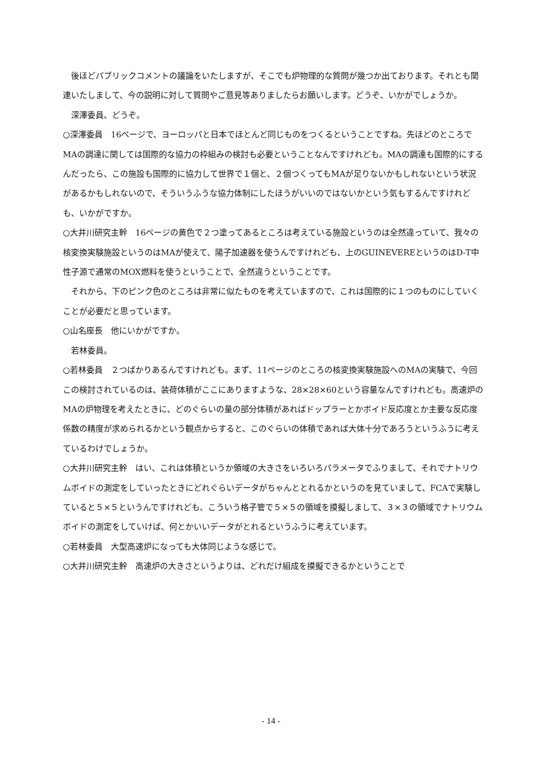後ほどパブリックコメントの議論をいたしますが、そこでも炉物理的な質問が幾つか出ております。それとも関連いたしまして、今の説明に対して質問やご意見等ありましたらお願いします。どうぞ、いかがでしょうか。
深澤委員、どうぞ。
○深澤委員　16ページで、ヨーロッパと日本でほとんど同じものをつくるということですね。先ほどのところでMAの調達に関しては国際的な協力の枠組みの検討も必要ということなんですけれども。MAの調達も国際的にするんだったら、この施設も国際的に協力して世界で１個と、２個つくってもMAが足りないかもしれないという状況があるかもしれないので、そういうふうな協力体制にしたほうがいいのではないかという気もするんですけれども、いかがですか。
○大井川研究主幹　16ページの黄色で２つ塗ってあるところは考えている施設というのは全然違っていて、我々の核変換実験施設というのはMAが使えて、陽子加速器を使うんですけれども、上のGUINEVEREというのはD-T中性子源で通常のMOX燃料を使うということで、全然違うということです。
それから、下のピンク色のところは非常に似たものを考えていますので、これは国際的に１つのものにしていくことが必要だと思っています。
○山名座長　他にいかがですか。
若林委員。
○若林委員　２つばかりあるんですけれども。まず、11ページのところの核変換実験施設へのMAの実験で、今回この検討されているのは、装荷体積がここにありますような、28×28×60という容量なんですけれども。高速炉のMAの炉物理を考えたときに、どのぐらいの量の部分体積があればドップラーとかボイド反応度とか主要な反応度係数の精度が求められるかという観点からすると、このぐらいの体積であれば大体十分であろうというふうに考えているわけでしょうか。
○大井川研究主幹　はい、これは体積というか領域の大きさをいろいろパラメータでふりまして、それでナトリウムボイドの測定をしていったときにどれぐらいデータがちゃんととれるかというのを見ていまして、FCAで実験していると５×５というんですけれども、こういう格子管で５×５の領域を摸擬しまして、３×３の領域でナトリウムボイドの測定をしていけば、何とかいいデータがとれるというふうに考えています。
○若林委員　大型高速炉になっても大体同じような感じで。
○大井川研究主幹　高速炉の大きさというよりは、どれだけ組成を摸擬できるかということで
- 14 -